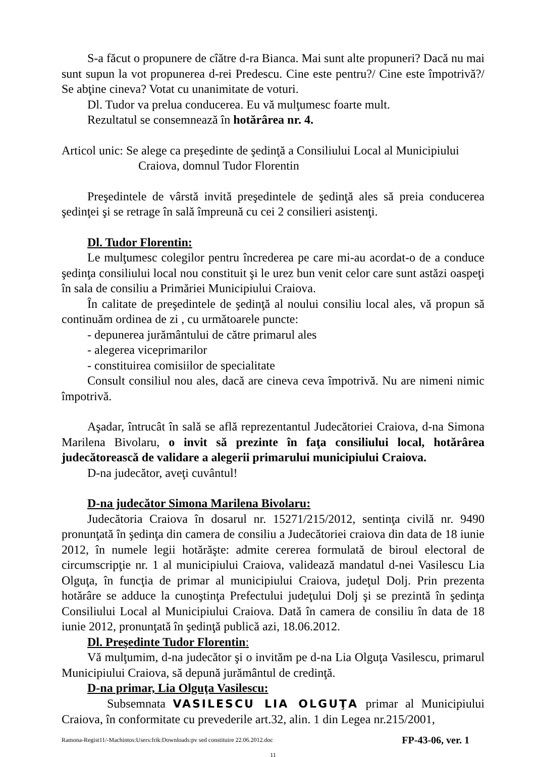S-a făcut o propunere de cîătre d-ra Bianca. Mai sunt alte propuneri? Dacă nu mai sunt supun la vot propunerea d-rei Predescu. Cine este pentru?/ Cine este împotrivă?/ Se abţine cineva? Votat cu unanimitate de voturi.
Dl. Tudor va prelua conducerea. Eu vă mulţumesc foarte mult.
Rezultatul se consemnează în hotărârea nr. 4.
Articol unic: Se alege ca preşedinte de şedinţă a Consiliului Local al Municipiului
Craiova, domnul Tudor Florentin
Preşedintele de vârstă invită preşedintele de şedinţă ales să preia conducerea şedinţei şi se retrage în sală împreună cu cei 2 consilieri asistenţi.
Dl. Tudor Florentin:
Le mulţumesc colegilor pentru încrederea pe care mi-au acordat-o de a conduce şedinţa consiliului local nou constituit şi le urez bun venit celor care sunt astăzi oaspeţi în sala de consiliu a Primăriei Municipiului Craiova.
În calitate de preşedintele de şedinţă al noului consiliu local ales, vă propun să continuăm ordinea de zi , cu următoarele puncte:
- depunerea jurământului de către primarul ales
- alegerea viceprimarilor
- constituirea comisiilor de specialitate
Consult consiliul nou ales, dacă are cineva ceva împotrivă. Nu are nimeni nimic împotrivă.
Aşadar, întrucât în sală se află reprezentantul Judecătoriei Craiova, d-na Simona Marilena Bivolaru, o invit să prezinte în faţa consiliului local, hotărârea judecătorească de validare a alegerii primarului municipiului Craiova.
D-na judecător, aveţi cuvântul!
D-na judecător Simona Marilena Bivolaru:
Judecătoria Craiova în dosarul nr. 15271/215/2012, sentinţa civilă nr. 9490 pronunţată în şedinţa din camera de consiliu a Judecătoriei craiova din data de 18 iunie 2012, în numele legii hotărăşte: admite cererea formulată de biroul electoral de circumscripţie nr. 1 al municipiului Craiova, validează mandatul d-nei Vasilescu Lia Olguţa, în funcţia de primar al municipiului Craiova, judeţul Dolj. Prin prezenta hotărâre se adduce la cunoştinţa Prefectului judeţului Dolj şi se prezintă în şedinţa Consiliului Local al Municipiului Craiova. Dată în camera de consiliu în data de 18 iunie 2012, pronunţată în şedinţă publică azi, 18.06.2012.
Dl. Preşedinte Tudor Florentin:
Vă mulţumim, d-na judecător şi o invităm pe d-na Lia Olguţa Vasilescu, primarul Municipiului Craiova, să depună jurământul de credinţă.
D-na primar, Lia Olguţa Vasilescu:
Subsemnata VASILESCU LIA OLGUŢA primar al Municipiului Craiova, în conformitate cu prevederile art.32, alin. 1 din Legea nr.215/2001,
Ramona-Regist11/-Machintos:Users:frik:Downloads:pv sed constituire 22.06.2012.doc FP-43-06, ver. 1
11